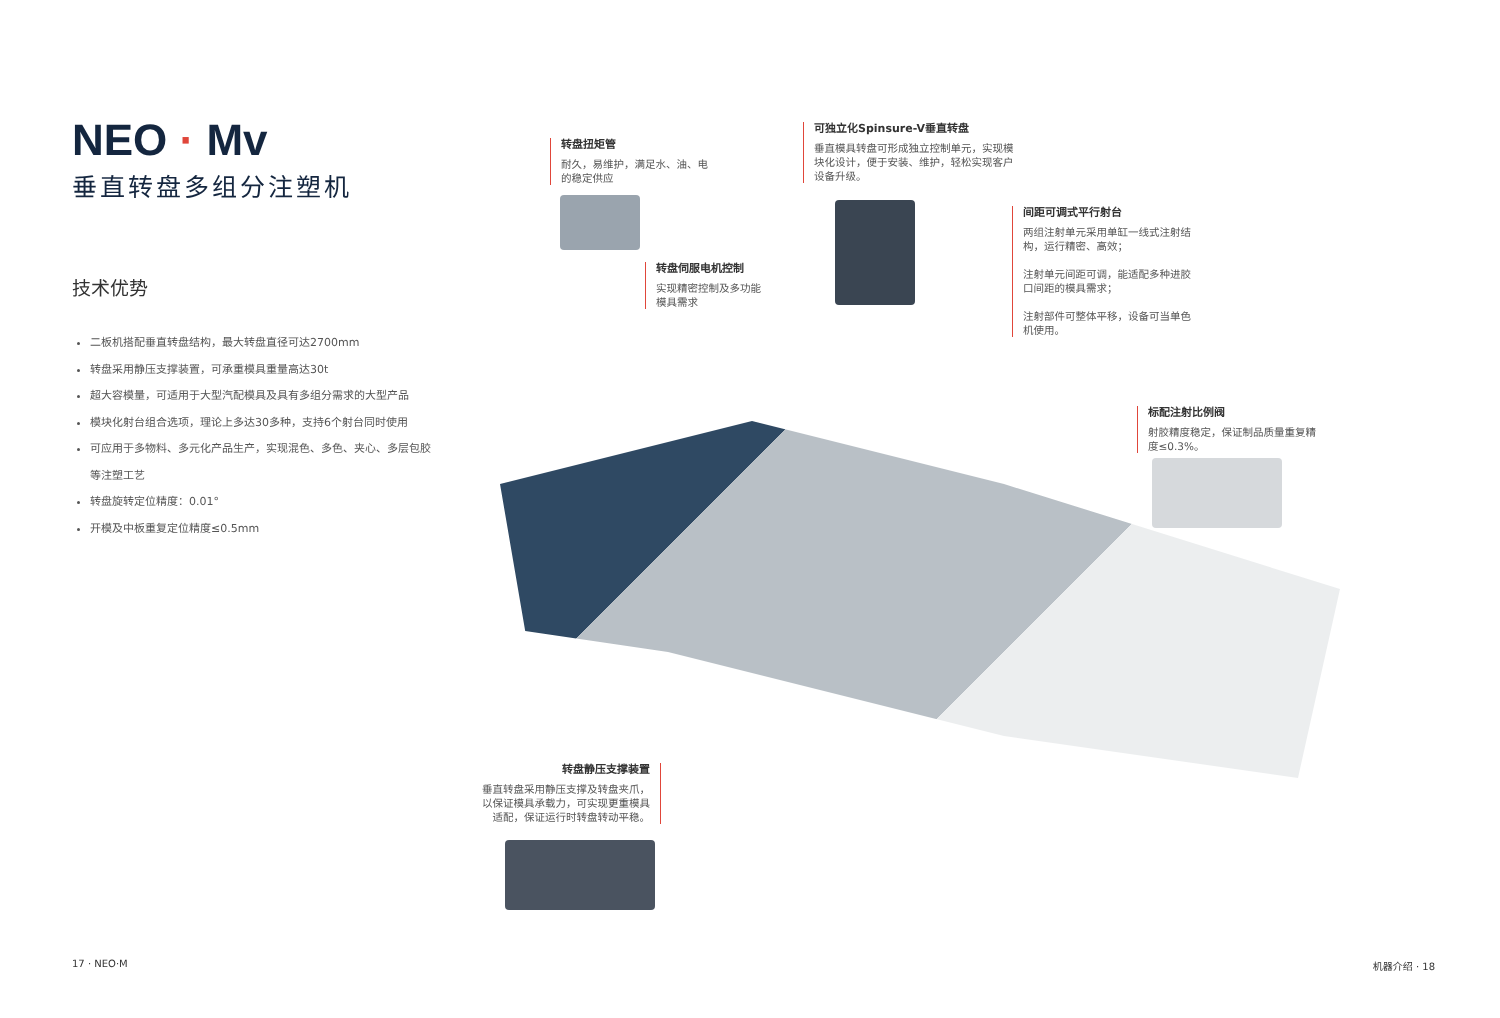NEO · Mv
垂直转盘多组分注塑机
技术优势
二板机搭配垂直转盘结构，最大转盘直径可达2700mm
转盘采用静压支撑装置，可承重模具重量高达30t
超大容模量，可适用于大型汽配模具及具有多组分需求的大型产品
模块化射台组合选项，理论上多达30多种，支持6个射台同时使用
可应用于多物料、多元化产品生产，实现混色、多色、夹心、多层包胶等注塑工艺
转盘旋转定位精度：0.01°
开模及中板重复定位精度≤0.5mm
转盘扭矩管
耐久，易维护，满足水、油、电的稳定供应
转盘伺服电机控制
实现精密控制及多功能模具需求
可独立化Spinsure-V垂直转盘
垂直模具转盘可形成独立控制单元，实现模块化设计，便于安装、维护，轻松实现客户设备升级。
间距可调式平行射台
两组注射单元采用单缸一线式注射结构，运行精密、高效；
注射单元间距可调，能适配多种进胶口间距的模具需求；
注射部件可整体平移，设备可当单色机使用。
标配注射比例阀
射胶精度稳定，保证制品质量重复精度≤0.3%。
转盘静压支撑装置
垂直转盘采用静压支撑及转盘夹爪，以保证模具承载力，可实现更重模具适配，保证运行时转盘转动平稳。
17 · NEO·M 机器介绍 · 18